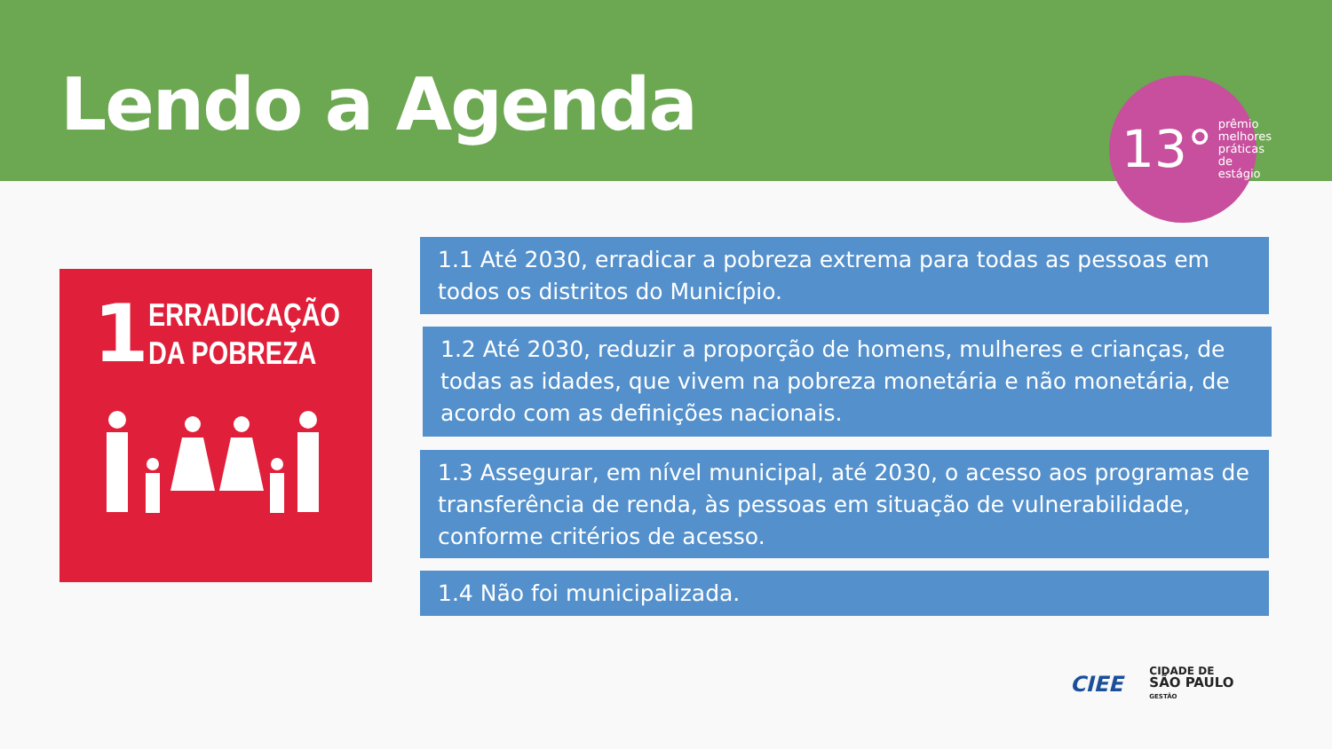Lendo a Agenda
13° prêmio
melhores
práticas
de estágio
1
ERRADICAÇÃO
DA POBREZA
1.1 Até 2030, erradicar a pobreza extrema para todas as pessoas em todos os distritos do Município.
1.2 Até 2030, reduzir a proporção de homens, mulheres e crianças, de todas as idades, que vivem na pobreza monetária e não monetária, de acordo com as definições nacionais.
1.3 Assegurar, em nível municipal, até 2030, o acesso aos programas de transferência de renda, às pessoas em situação de vulnerabilidade, conforme critérios de acesso.
1.4 Não foi municipalizada.
CIEE CIDADE DE
SÃO PAULO
GESTÃO